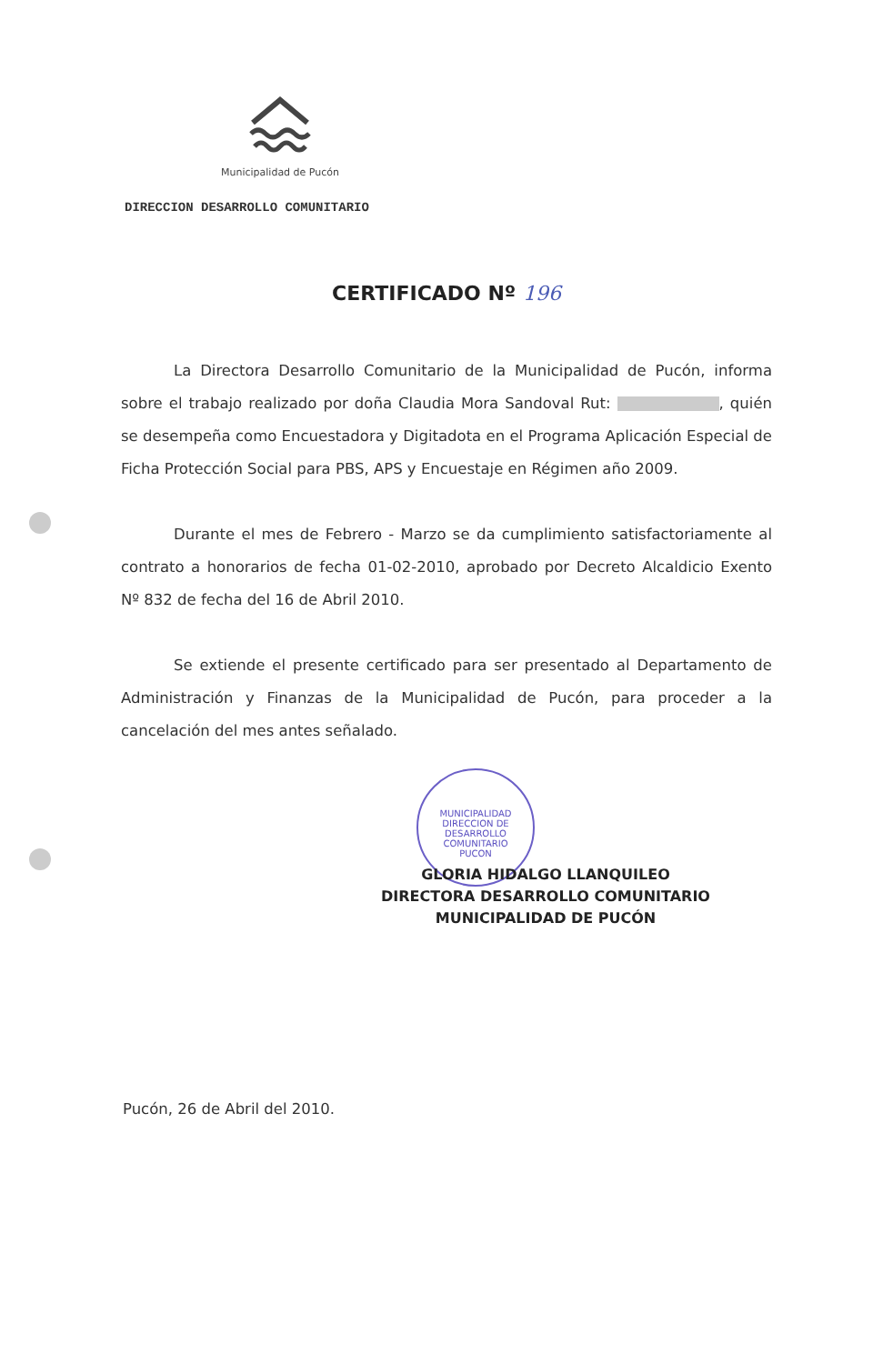Municipalidad de Pucón
DIRECCION DESARROLLO COMUNITARIO
CERTIFICADO Nº 196
La Directora Desarrollo Comunitario de la Municipalidad de Pucón, informa sobre el trabajo realizado por doña Claudia Mora Sandoval Rut: , quién se desempeña como Encuestadora y Digitadota en el Programa Aplicación Especial de Ficha Protección Social para PBS, APS y Encuestaje en Régimen año 2009.
Durante el mes de Febrero - Marzo se da cumplimiento satisfactoriamente al contrato a honorarios de fecha 01-02-2010, aprobado por Decreto Alcaldicio Exento Nº 832 de fecha del 16 de Abril 2010.
Se extiende el presente certificado para ser presentado al Departamento de Administración y Finanzas de la Municipalidad de Pucón, para proceder a la cancelación del mes antes señalado.
MUNICIPALIDAD
DIRECCION DE
DESARROLLO
COMUNITARIO
PUCON
GLORIA HIDALGO LLANQUILEO
DIRECTORA DESARROLLO COMUNITARIO
MUNICIPALIDAD DE PUCÓN
Pucón, 26 de Abril del 2010.